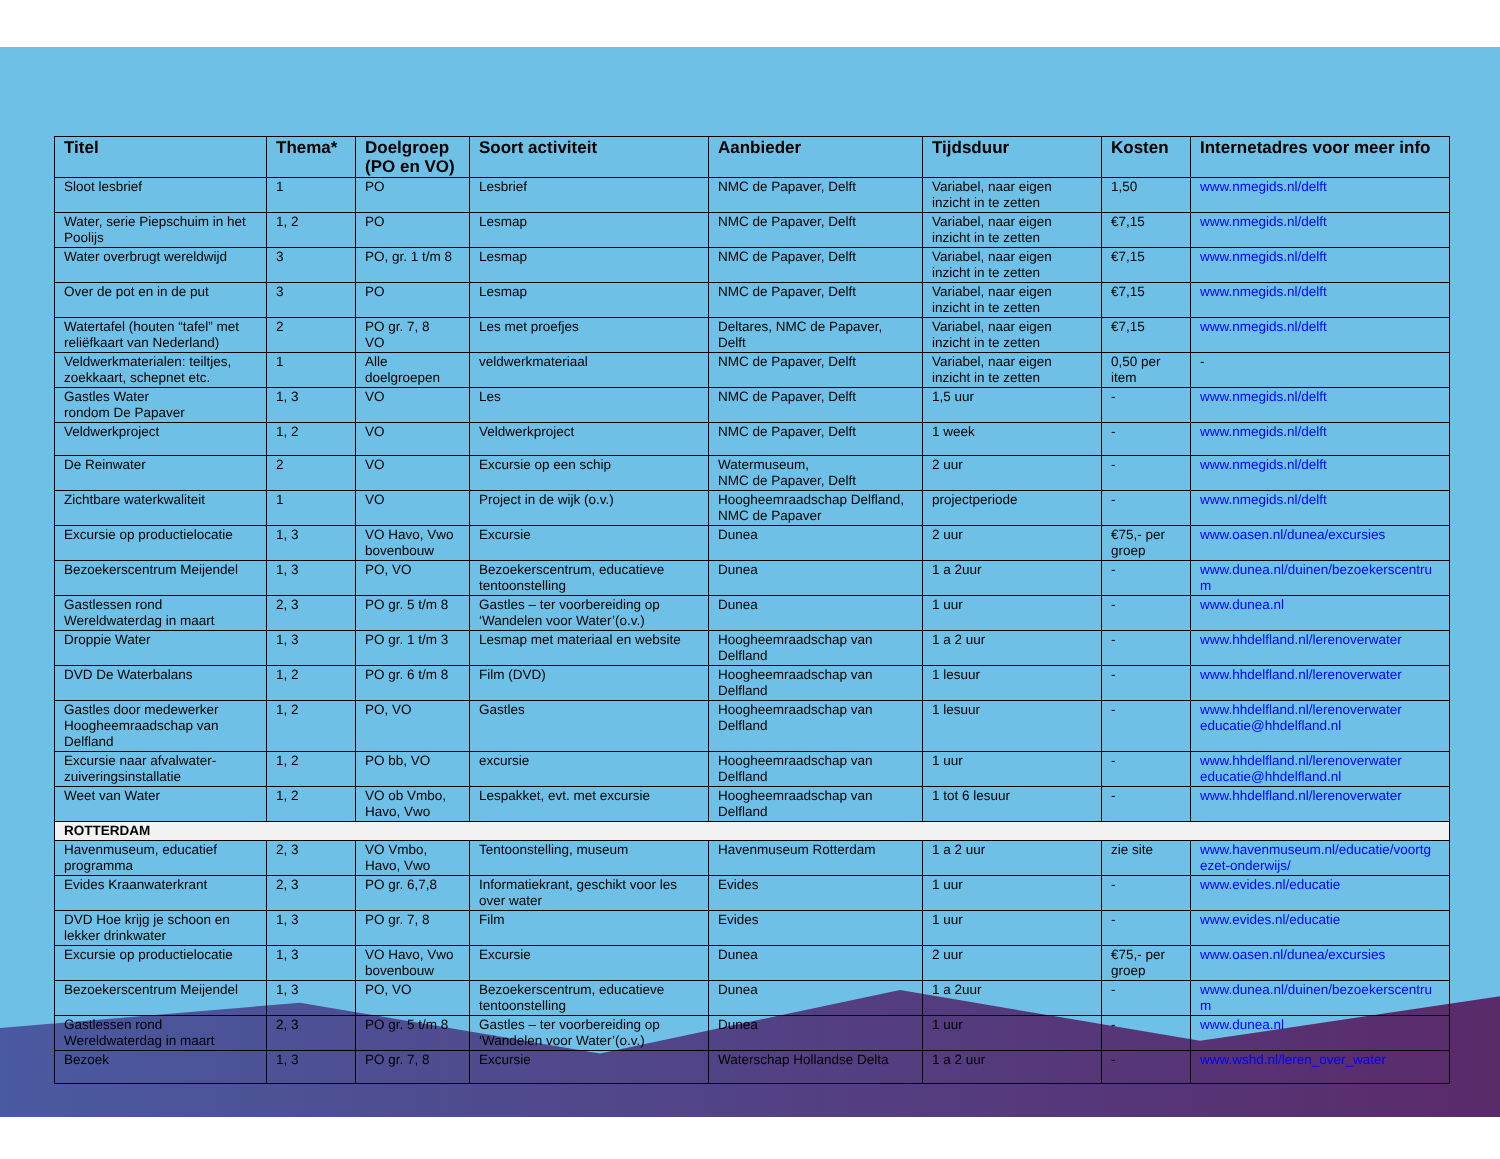| Titel | Thema* | Doelgroep (PO en VO) | Soort activiteit | Aanbieder | Tijdsduur | Kosten | Internetadres voor meer info |
| --- | --- | --- | --- | --- | --- | --- | --- |
| Sloot lesbrief | 1 | PO | Lesbrief | NMC de Papaver, Delft | Variabel, naar eigen inzicht in te zetten | 1,50 | www.nmegids.nl/delft |
| Water, serie Piepschuim in het Poolijs | 1, 2 | PO | Lesmap | NMC de Papaver, Delft | Variabel, naar eigen inzicht in te zetten | €7,15 | www.nmegids.nl/delft |
| Water overbrugt wereldwijd | 3 | PO, gr. 1 t/m 8 | Lesmap | NMC de Papaver, Delft | Variabel, naar eigen inzicht in te zetten | €7,15 | www.nmegids.nl/delft |
| Over de pot en in de put | 3 | PO | Lesmap | NMC de Papaver, Delft | Variabel, naar eigen inzicht in te zetten | €7,15 | www.nmegids.nl/delft |
| Watertafel (houten “tafel” met reliëfkaart van Nederland) | 2 | PO gr. 7, 8 VO | Les met proefjes | Deltares, NMC de Papaver, Delft | Variabel, naar eigen inzicht in te zetten | €7,15 | www.nmegids.nl/delft |
| Veldwerkmaterialen: teiltjes, zoekkaart, schepnet etc. | 1 | Alle doelgroepen | veldwerkmateriaal | NMC de Papaver, Delft | Variabel, naar eigen inzicht in te zetten | 0,50 per item | - |
| Gastles Water rondom De Papaver | 1, 3 | VO | Les | NMC de Papaver, Delft | 1,5 uur | - | www.nmegids.nl/delft |
| Veldwerkproject | 1, 2 | VO | Veldwerkproject | NMC de Papaver, Delft | 1 week | - | www.nmegids.nl/delft |
| De Reinwater | 2 | VO | Excursie op een schip | Watermuseum, NMC de Papaver, Delft | 2 uur | - | www.nmegids.nl/delft |
| Zichtbare waterkwaliteit | 1 | VO | Project in de wijk (o.v.) | Hoogheemraadschap Delfland, NMC de Papaver | projectperiode | - | www.nmegids.nl/delft |
| Excursie op productielocatie | 1, 3 | VO Havo, Vwo bovenbouw | Excursie | Dunea | 2 uur | €75,- per groep | www.oasen.nl/dunea/excursies |
| Bezoekerscentrum Meijendel | 1, 3 | PO, VO | Bezoekerscentrum, educatieve tentoonstelling | Dunea | 1 a 2uur | - | www.dunea.nl/duinen/bezoekerscentru m |
| Gastlessen rond Wereldwaterdag in maart | 2, 3 | PO gr. 5 t/m 8 | Gastles – ter voorbereiding op ‘Wandelen voor Water’(o.v.) | Dunea | 1 uur | - | www.dunea.nl |
| Droppie Water | 1, 3 | PO gr. 1 t/m 3 | Lesmap met materiaal en website | Hoogheemraadschap van Delfland | 1 a 2 uur | - | www.hhdelfland.nl/lerenoverwater |
| DVD De Waterbalans | 1, 2 | PO gr. 6 t/m 8 | Film (DVD) | Hoogheemraadschap van Delfland | 1 lesuur | - | www.hhdelfland.nl/lerenoverwater |
| Gastles door medewerker Hoogheemraadschap van Delfland | 1, 2 | PO, VO | Gastles | Hoogheemraadschap van Delfland | 1 lesuur | - | www.hhdelfland.nl/lerenoverwater educatie@hhdelfland.nl |
| Excursie naar afvalwater-zuiveringsinstallatie | 1, 2 | PO bb, VO | excursie | Hoogheemraadschap van Delfland | 1 uur | - | www.hhdelfland.nl/lerenoverwater educatie@hhdelfland.nl |
| Weet van Water | 1, 2 | VO ob Vmbo, Havo, Vwo | Lespakket, evt. met excursie | Hoogheemraadschap van Delfland | 1 tot 6 lesuur | - | www.hhdelfland.nl/lerenoverwater |
| ROTTERDAM | | | | | | | |
| Havenmuseum, educatief programma | 2, 3 | VO Vmbo, Havo, Vwo | Tentoonstelling, museum | Havenmuseum Rotterdam | 1 a 2 uur | zie site | www.havenmuseum.nl/educatie/voortg ezet-onderwijs/ |
| Evides Kraanwaterkrant | 2, 3 | PO gr. 6,7,8 | Informatiekrant, geschikt voor les over water | Evides | 1 uur | - | www.evides.nl/educatie |
| DVD Hoe krijg je schoon en lekker drinkwater | 1, 3 | PO gr. 7, 8 | Film | Evides | 1 uur | - | www.evides.nl/educatie |
| Excursie op productielocatie | 1, 3 | VO Havo, Vwo bovenbouw | Excursie | Dunea | 2 uur | €75,- per groep | www.oasen.nl/dunea/excursies |
| Bezoekerscentrum Meijendel | 1, 3 | PO, VO | Bezoekerscentrum, educatieve tentoonstelling | Dunea | 1 a 2uur | - | www.dunea.nl/duinen/bezoekerscentru m |
| Gastlessen rond Wereldwaterdag in maart | 2, 3 | PO gr. 5 t/m 8 | Gastles – ter voorbereiding op ‘Wandelen voor Water’(o.v.) | Dunea | 1 uur | - | www.dunea.nl |
| Bezoek | 1, 3 | PO gr. 7, 8 | Excursie | Waterschap Hollandse Delta | 1 a 2 uur | - | www.wshd.nl/leren_over_water |